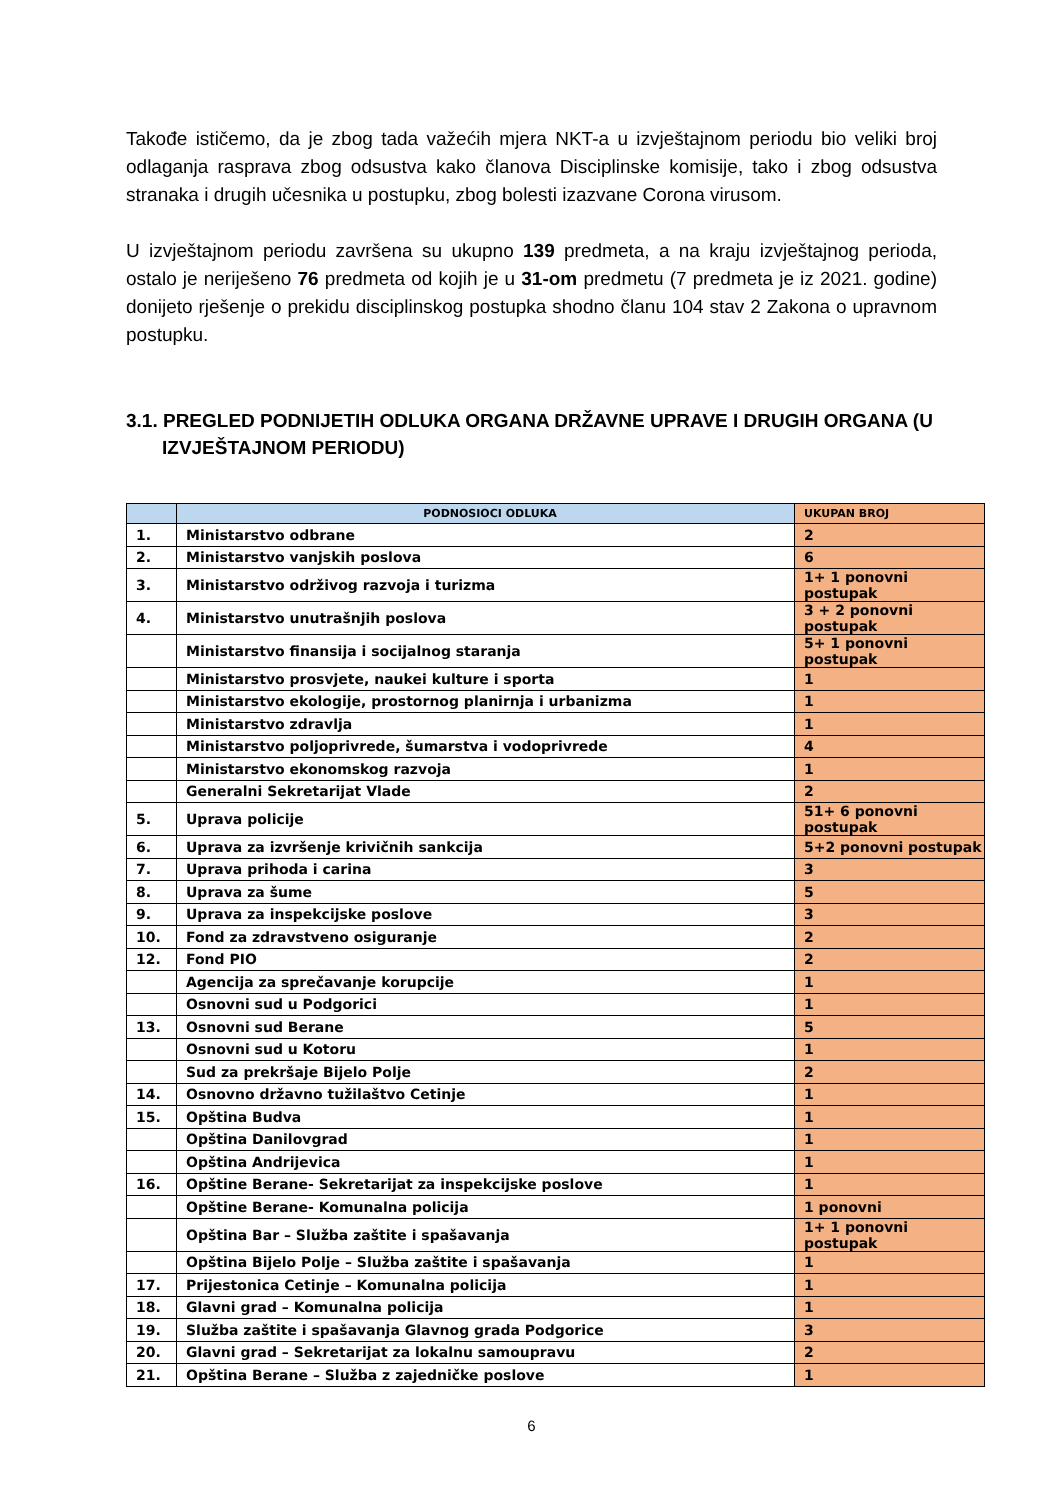Takođe ističemo, da je zbog tada važećih mjera NKT-a u izvještajnom periodu bio veliki broj odlaganja rasprava zbog odsustva kako članova Disciplinske komisije, tako i zbog odsustva stranaka i drugih učesnika u postupku, zbog bolesti izazvane Corona virusom.
U izvještajnom periodu završena su ukupno 139 predmeta, a na kraju izvještajnog perioda, ostalo je neriješeno 76 predmeta od kojih je u 31-om predmetu (7 predmeta je iz 2021. godine) donijeto rješenje o prekidu disciplinskog postupka shodno članu 104 stav 2 Zakona o upravnom postupku.
3.1. PREGLED PODNIJETIH ODLUKA ORGANA DRŽAVNE UPRAVE I DRUGIH ORGANA (U IZVJEŠTAJNOM PERIODU)
| | PODNOSIOCI ODLUKA | UKUPAN BROJ |
| --- | --- | --- |
| 1. | Ministarstvo odbrane | 2 |
| 2. | Ministarstvo vanjskih poslova | 6 |
| 3. | Ministarstvo održivog razvoja i turizma | 1+ 1 ponovni postupak |
| 4. | Ministarstvo unutrašnjih poslova | 3 + 2 ponovni postupak |
| | Ministarstvo finansija i socijalnog staranja | 5+ 1 ponovni postupak |
| | Ministarstvo prosvjete, naukei kulture i sporta | 1 |
| | Ministarstvo ekologije, prostornog planirnja i urbanizma | 1 |
| | Ministarstvo zdravlja | 1 |
| | Ministarstvo poljoprivrede, šumarstva i vodoprivrede | 4 |
| | Ministarstvo ekonomskog razvoja | 1 |
| | Generalni Sekretarijat Vlade | 2 |
| 5. | Uprava policije | 51+ 6 ponovni postupak |
| 6. | Uprava za izvršenje krivičnih sankcija | 5+2 ponovni postupak |
| 7. | Uprava prihoda i carina | 3 |
| 8. | Uprava za šume | 5 |
| 9. | Uprava za inspekcijske poslove | 3 |
| 10. | Fond za zdravstveno osiguranje | 2 |
| 12. | Fond PIO | 2 |
| | Agencija za sprečavanje korupcije | 1 |
| | Osnovni sud u Podgorici | 1 |
| 13. | Osnovni sud Berane | 5 |
| | Osnovni sud u Kotoru | 1 |
| | Sud za prekršaje Bijelo Polje | 2 |
| 14. | Osnovno državno tužilaštvo Cetinje | 1 |
| 15. | Opština Budva | 1 |
| | Opština Danilovgrad | 1 |
| | Opština Andrijevica | 1 |
| 16. | Opštine Berane- Sekretarijat za inspekcijske poslove | 1 |
| | Opštine Berane- Komunalna policija | 1 ponovni |
| | Opština Bar – Služba zaštite i spašavanja | 1+ 1 ponovni postupak |
| | Opština Bijelo Polje – Služba zaštite i spašavanja | 1 |
| 17. | Prijestonica Cetinje – Komunalna policija | 1 |
| 18. | Glavni grad – Komunalna policija | 1 |
| 19. | Služba zaštite i spašavanja Glavnog grada Podgorice | 3 |
| 20. | Glavni grad – Sekretarijat za lokalnu samoupravu | 2 |
| 21. | Opština Berane – Služba z zajedničke poslove | 1 |
6